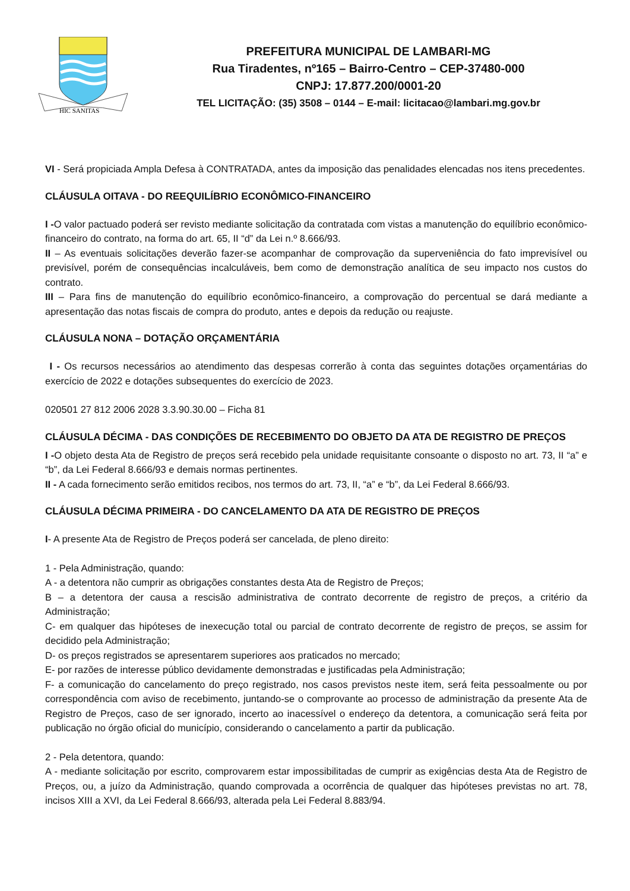HIC SANITAS
PREFEITURA MUNICIPAL DE LAMBARI-MG
Rua Tiradentes, nº165 – Bairro-Centro – CEP-37480-000
CNPJ: 17.877.200/0001-20
TEL LICITAÇÃO: (35) 3508 – 0144 – E-mail: licitacao@lambari.mg.gov.br
VI - Será propiciada Ampla Defesa à CONTRATADA, antes da imposição das penalidades elencadas nos itens precedentes.
CLÁUSULA OITAVA - DO REEQUILÍBRIO ECONÔMICO-FINANCEIRO
I -O valor pactuado poderá ser revisto mediante solicitação da contratada com vistas a manutenção do equilíbrio econômico-financeiro do contrato, na forma do art. 65, II “d” da Lei n.º 8.666/93.
II – As eventuais solicitações deverão fazer-se acompanhar de comprovação da superveniência do fato imprevisível ou previsível, porém de consequências incalculáveis, bem como de demonstração analítica de seu impacto nos custos do contrato.
III – Para fins de manutenção do equilíbrio econômico-financeiro, a comprovação do percentual se dará mediante a apresentação das notas fiscais de compra do produto, antes e depois da redução ou reajuste.
CLÁUSULA NONA – DOTAÇÃO ORÇAMENTÁRIA
I - Os recursos necessários ao atendimento das despesas correrão à conta das seguintes dotações orçamentárias do exercício de 2022 e dotações subsequentes do exercício de 2023.
020501 27 812 2006 2028 3.3.90.30.00 – Ficha 81
CLÁUSULA DÉCIMA - DAS CONDIÇÕES DE RECEBIMENTO DO OBJETO DA ATA DE REGISTRO DE PREÇOS
I -O objeto desta Ata de Registro de preços será recebido pela unidade requisitante consoante o disposto no art. 73, II “a” e “b”, da Lei Federal 8.666/93 e demais normas pertinentes.
II - A cada fornecimento serão emitidos recibos, nos termos do art. 73, II, “a” e “b”, da Lei Federal 8.666/93.
CLÁUSULA DÉCIMA PRIMEIRA - DO CANCELAMENTO DA ATA DE REGISTRO DE PREÇOS
I- A presente Ata de Registro de Preços poderá ser cancelada, de pleno direito:
1 - Pela Administração, quando:
A - a detentora não cumprir as obrigações constantes desta Ata de Registro de Preços;
B – a detentora der causa a rescisão administrativa de contrato decorrente de registro de preços, a critério da Administração;
C- em qualquer das hipóteses de inexecução total ou parcial de contrato decorrente de registro de preços, se assim for decidido pela Administração;
D- os preços registrados se apresentarem superiores aos praticados no mercado;
E- por razões de interesse público devidamente demonstradas e justificadas pela Administração;
F- a comunicação do cancelamento do preço registrado, nos casos previstos neste item, será feita pessoalmente ou por correspondência com aviso de recebimento, juntando-se o comprovante ao processo de administração da presente Ata de Registro de Preços, caso de ser ignorado, incerto ao inacessível o endereço da detentora, a comunicação será feita por publicação no órgão oficial do município, considerando o cancelamento a partir da publicação.
2 - Pela detentora, quando:
A - mediante solicitação por escrito, comprovarem estar impossibilitadas de cumprir as exigências desta Ata de Registro de Preços, ou, a juízo da Administração, quando comprovada a ocorrência de qualquer das hipóteses previstas no art. 78, incisos XIII a XVI, da Lei Federal 8.666/93, alterada pela Lei Federal 8.883/94.